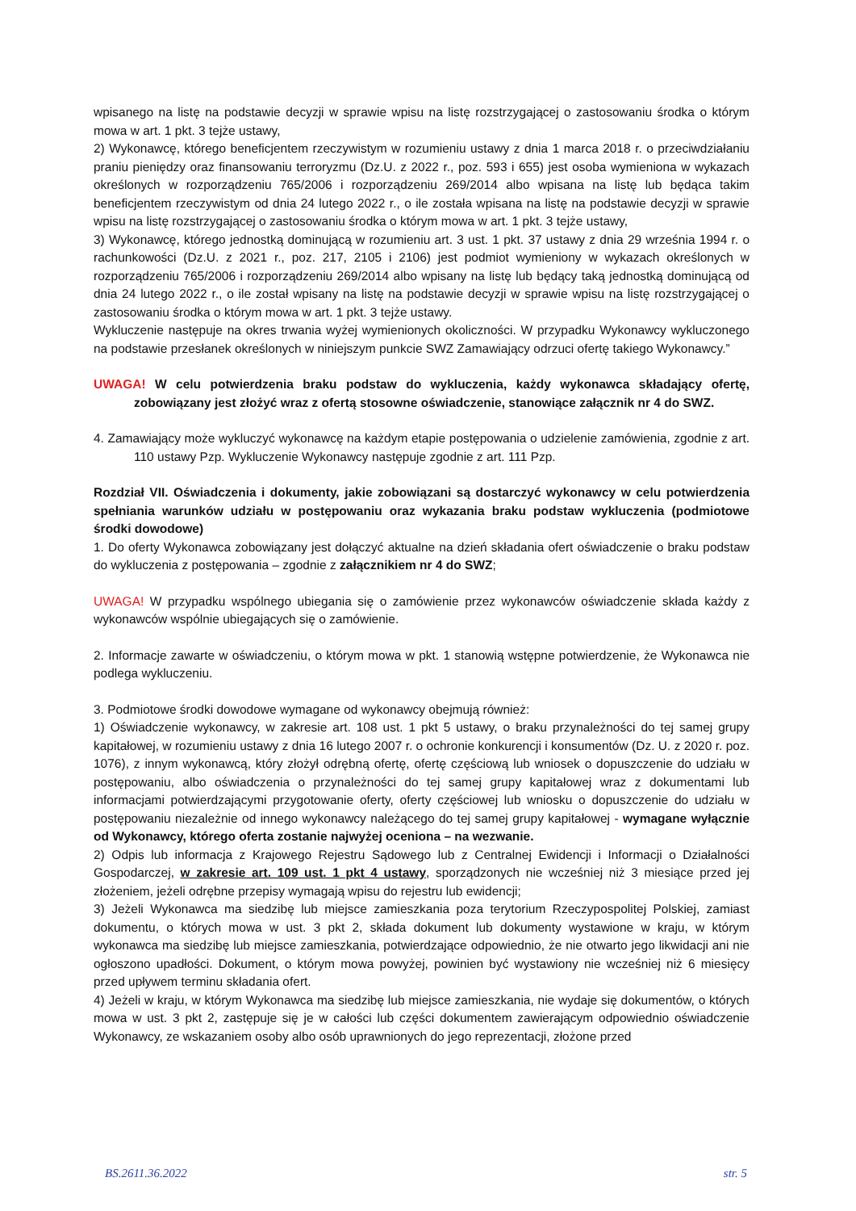wpisanego na listę na podstawie decyzji w sprawie wpisu na listę rozstrzygającej o zastosowaniu środka o którym mowa w art. 1 pkt. 3 tejże ustawy,
2) Wykonawcę, którego beneficjentem rzeczywistym w rozumieniu ustawy z dnia 1 marca 2018 r. o przeciwdziałaniu praniu pieniędzy oraz finansowaniu terroryzmu (Dz.U. z 2022 r., poz. 593 i 655) jest osoba wymieniona w wykazach określonych w rozporządzeniu 765/2006 i rozporządzeniu 269/2014 albo wpisana na listę lub będąca takim beneficjentem rzeczywistym od dnia 24 lutego 2022 r., o ile została wpisana na listę na podstawie decyzji w sprawie wpisu na listę rozstrzygającej o zastosowaniu środka o którym mowa w art. 1 pkt. 3 tejże ustawy,
3) Wykonawcę, którego jednostką dominującą w rozumieniu art. 3 ust. 1 pkt. 37 ustawy z dnia 29 września 1994 r. o rachunkowości (Dz.U. z 2021 r., poz. 217, 2105 i 2106) jest podmiot wymieniony w wykazach określonych w rozporządzeniu 765/2006 i rozporządzeniu 269/2014 albo wpisany na listę lub będący taką jednostką dominującą od dnia 24 lutego 2022 r., o ile został wpisany na listę na podstawie decyzji w sprawie wpisu na listę rozstrzygającej o zastosowaniu środka o którym mowa w art. 1 pkt. 3 tejże ustawy.
Wykluczenie następuje na okres trwania wyżej wymienionych okoliczności. W przypadku Wykonawcy wykluczonego na podstawie przesłanek określonych w niniejszym punkcie SWZ Zamawiający odrzuci ofertę takiego Wykonawcy.”
UWAGA! W celu potwierdzenia braku podstaw do wykluczenia, każdy wykonawca składający ofertę, zobowiązany jest złożyć wraz z ofertą stosowne oświadczenie, stanowiące załącznik nr 4 do SWZ.
4. Zamawiający może wykluczyć wykonawcę na każdym etapie postępowania o udzielenie zamówienia, zgodnie z art. 110 ustawy Pzp. Wykluczenie Wykonawcy następuje zgodnie z art. 111 Pzp.
Rozdział VII. Oświadczenia i dokumenty, jakie zobowiązani są dostarczyć wykonawcy w celu potwierdzenia spełniania warunków udziału w postępowaniu oraz wykazania braku podstaw wykluczenia (podmiotowe środki dowodowe)
1. Do oferty Wykonawca zobowiązany jest dołączyć aktualne na dzień składania ofert oświadczenie o braku podstaw do wykluczenia z postępowania – zgodnie z załącznikiem nr 4 do SWZ;
UWAGA! W przypadku wspólnego ubiegania się o zamówienie przez wykonawców oświadczenie składa każdy z wykonawców wspólnie ubiegających się o zamówienie.
2. Informacje zawarte w oświadczeniu, o którym mowa w pkt. 1 stanowią wstępne potwierdzenie, że Wykonawca nie podlega wykluczeniu.
3. Podmiotowe środki dowodowe wymagane od wykonawcy obejmują również:
1) Oświadczenie wykonawcy, w zakresie art. 108 ust. 1 pkt 5 ustawy, o braku przynależności do tej samej grupy kapitałowej, w rozumieniu ustawy z dnia 16 lutego 2007 r. o ochronie konkurencji i konsumentów (Dz. U. z 2020 r. poz. 1076), z innym wykonawcą, który złożył odrębną ofertę, ofertę częściową lub wniosek o dopuszczenie do udziału w postępowaniu, albo oświadczenia o przynależności do tej samej grupy kapitałowej wraz z dokumentami lub informacjami potwierdzającymi przygotowanie oferty, oferty częściowej lub wniosku o dopuszczenie do udziału w postępowaniu niezależnie od innego wykonawcy należącego do tej samej grupy kapitałowej - wymagane wyłącznie od Wykonawcy, którego oferta zostanie najwyżej oceniona – na wezwanie.
2) Odpis lub informacja z Krajowego Rejestru Sądowego lub z Centralnej Ewidencji i Informacji o Działalności Gospodarczej, w zakresie art. 109 ust. 1 pkt 4 ustawy, sporządzonych nie wcześniej niż 3 miesiące przed jej złożeniem, jeżeli odrębne przepisy wymagają wpisu do rejestru lub ewidencji;
3) Jeżeli Wykonawca ma siedzibę lub miejsce zamieszkania poza terytorium Rzeczypospolitej Polskiej, zamiast dokumentu, o których mowa w ust. 3 pkt 2, składa dokument lub dokumenty wystawione w kraju, w którym wykonawca ma siedzibę lub miejsce zamieszkania, potwierdzające odpowiednio, że nie otwarto jego likwidacji ani nie ogłoszono upadłości. Dokument, o którym mowa powyżej, powinien być wystawiony nie wcześniej niż 6 miesięcy przed upływem terminu składania ofert.
4) Jeżeli w kraju, w którym Wykonawca ma siedzibę lub miejsce zamieszkania, nie wydaje się dokumentów, o których mowa w ust. 3 pkt 2, zastępuje się je w całości lub części dokumentem zawierającym odpowiednio oświadczenie Wykonawcy, ze wskazaniem osoby albo osób uprawnionych do jego reprezentacji, złożone przed
BS.2611.36.2022 str. 5